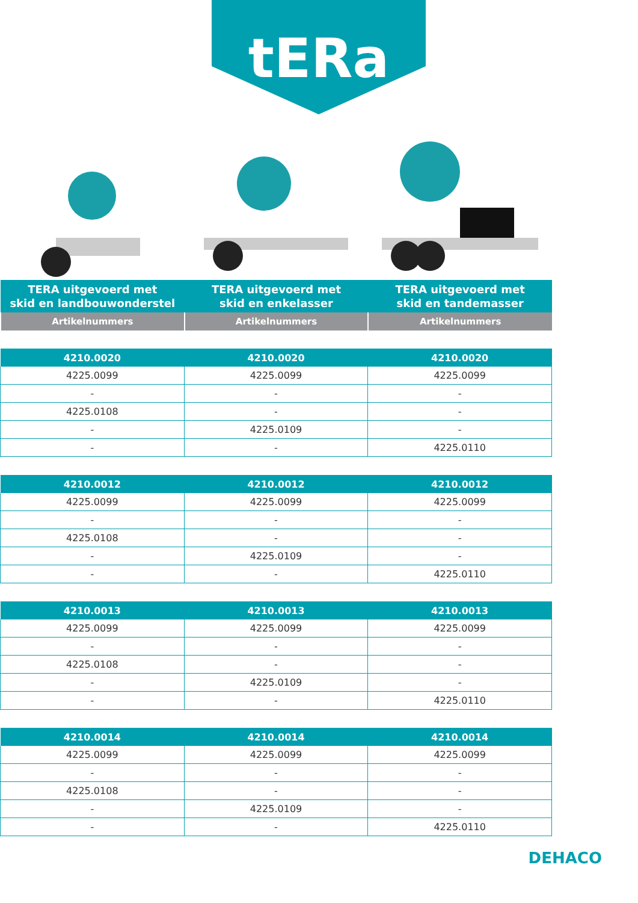tERa
| TERA uitgevoerd met skid en landbouwonderstel | TERA uitgevoerd met skid en enkelasser | TERA uitgevoerd met skid en tandemasser |
| --- | --- | --- |
| Artikelnummers | Artikelnummers | Artikelnummers |
| 4210.0020 | 4210.0020 | 4210.0020 |
| --- | --- | --- |
| 4225.0099 | 4225.0099 | 4225.0099 |
| - | - | - |
| 4225.0108 | - | - |
| - | 4225.0109 | - |
| - | - | 4225.0110 |
| 4210.0012 | 4210.0012 | 4210.0012 |
| --- | --- | --- |
| 4225.0099 | 4225.0099 | 4225.0099 |
| - | - | - |
| 4225.0108 | - | - |
| - | 4225.0109 | - |
| - | - | 4225.0110 |
| 4210.0013 | 4210.0013 | 4210.0013 |
| --- | --- | --- |
| 4225.0099 | 4225.0099 | 4225.0099 |
| - | - | - |
| 4225.0108 | - | - |
| - | 4225.0109 | - |
| - | - | 4225.0110 |
| 4210.0014 | 4210.0014 | 4210.0014 |
| --- | --- | --- |
| 4225.0099 | 4225.0099 | 4225.0099 |
| - | - | - |
| 4225.0108 | - | - |
| - | 4225.0109 | - |
| - | - | 4225.0110 |
DEHACO